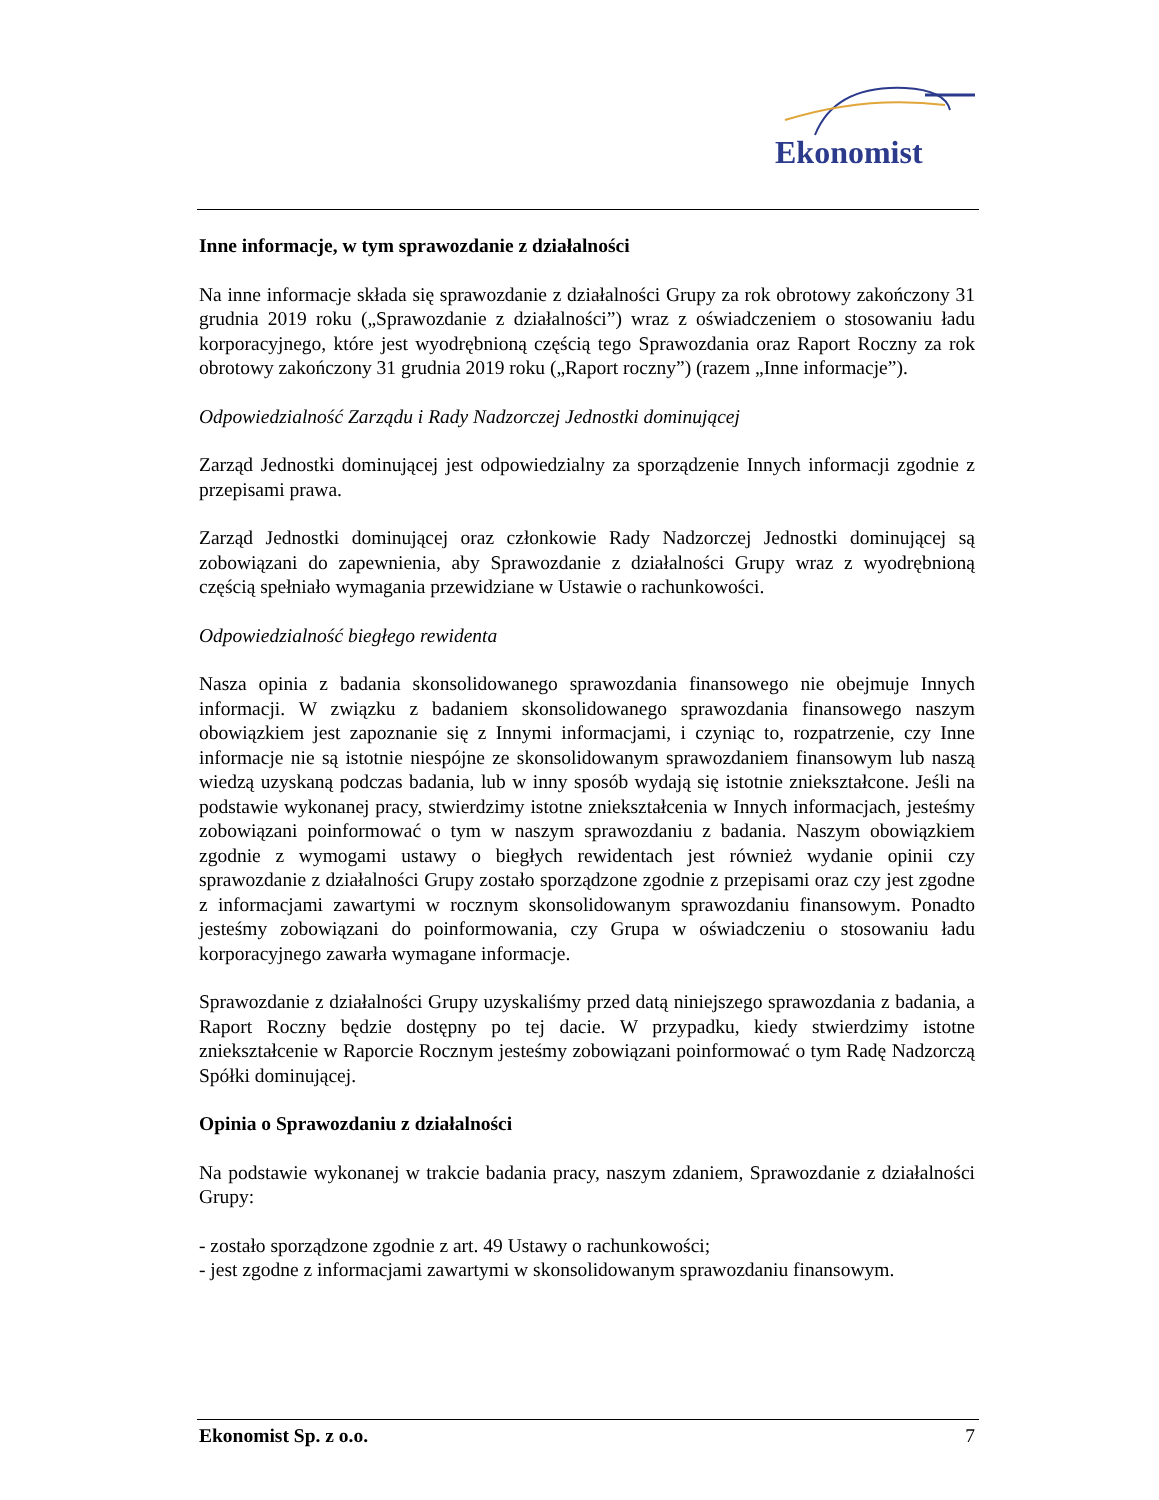Ekonomist
Inne informacje, w tym sprawozdanie z działalności
Na inne informacje składa się sprawozdanie z działalności Grupy za rok obrotowy zakończony 31 grudnia 2019 roku („Sprawozdanie z działalności”) wraz z oświadczeniem o stosowaniu ładu korporacyjnego, które jest wyodrębnioną częścią tego Sprawozdania oraz Raport Roczny za rok obrotowy zakończony 31 grudnia 2019 roku („Raport roczny”) (razem „Inne informacje”).
Odpowiedzialność Zarządu i Rady Nadzorczej Jednostki dominującej
Zarząd Jednostki dominującej jest odpowiedzialny za sporządzenie Innych informacji zgodnie z przepisami prawa.
Zarząd Jednostki dominującej oraz członkowie Rady Nadzorczej Jednostki dominującej są zobowiązani do zapewnienia, aby Sprawozdanie z działalności Grupy wraz z wyodrębnioną częścią spełniało wymagania przewidziane w Ustawie o rachunkowości.
Odpowiedzialność biegłego rewidenta
Nasza opinia z badania skonsolidowanego sprawozdania finansowego nie obejmuje Innych informacji. W związku z badaniem skonsolidowanego sprawozdania finansowego naszym obowiązkiem jest zapoznanie się z Innymi informacjami, i czyniąc to, rozpatrzenie, czy Inne informacje nie są istotnie niespójne ze skonsolidowanym sprawozdaniem finansowym lub naszą wiedzą uzyskaną podczas badania, lub w inny sposób wydają się istotnie zniekształcone. Jeśli na podstawie wykonanej pracy, stwierdzimy istotne zniekształcenia w Innych informacjach, jesteśmy zobowiązani poinformować o tym w naszym sprawozdaniu z badania. Naszym obowiązkiem zgodnie z wymogami ustawy o biegłych rewidentach jest również wydanie opinii czy sprawozdanie z działalności Grupy zostało sporządzone zgodnie z przepisami oraz czy jest zgodne z informacjami zawartymi w rocznym skonsolidowanym sprawozdaniu finansowym. Ponadto jesteśmy zobowiązani do poinformowania, czy Grupa w oświadczeniu o stosowaniu ładu korporacyjnego zawarła wymagane informacje.
Sprawozdanie z działalności Grupy uzyskaliśmy przed datą niniejszego sprawozdania z badania, a Raport Roczny będzie dostępny po tej dacie. W przypadku, kiedy stwierdzimy istotne zniekształcenie w Raporcie Rocznym jesteśmy zobowiązani poinformować o tym Radę Nadzorczą Spółki dominującej.
Opinia o Sprawozdaniu z działalności
Na podstawie wykonanej w trakcie badania pracy, naszym zdaniem, Sprawozdanie z działalności Grupy:
- zostało sporządzone zgodnie z art. 49 Ustawy o rachunkowości;
- jest zgodne z informacjami zawartymi w skonsolidowanym sprawozdaniu finansowym.
Ekonomist Sp. z o.o. 7